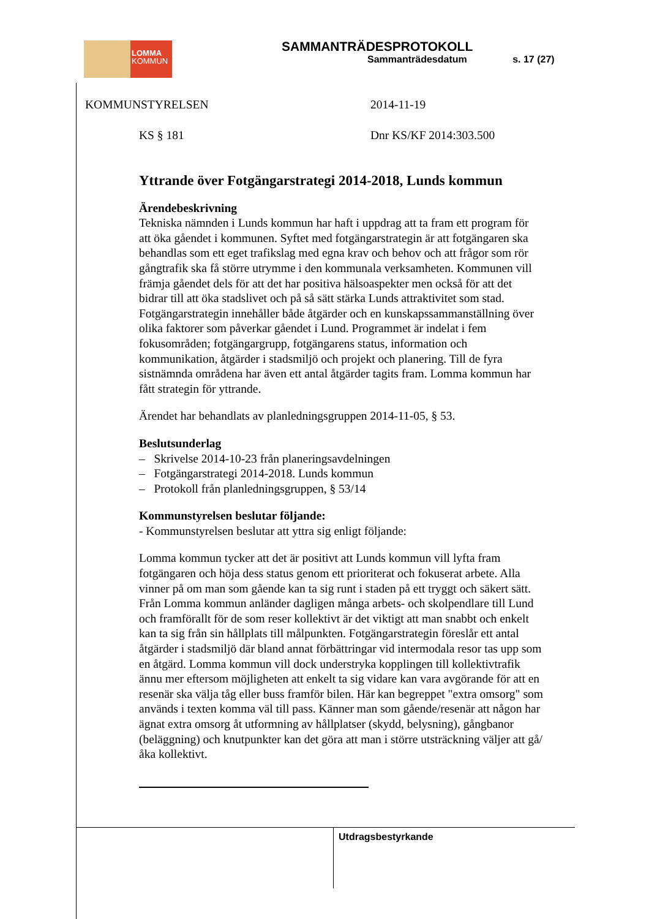LOMMA
KOMMUN
SAMMANTRÄDESPROTOKOLL
Sammanträdesdatum s. 17 (27)
KOMMUNSTYRELSEN 2014-11-19
KS § 181 Dnr KS/KF 2014:303.500
Yttrande över Fotgängarstrategi 2014-2018, Lunds kommun
Ärendebeskrivning
Tekniska nämnden i Lunds kommun har haft i uppdrag att ta fram ett program för att öka gåendet i kommunen. Syftet med fotgängarstrategin är att fotgängaren ska behandlas som ett eget trafikslag med egna krav och behov och att frågor som rör gångtrafik ska få större utrymme i den kommunala verksamheten. Kommunen vill främja gåendet dels för att det har positiva hälsoaspekter men också för att det bidrar till att öka stadslivet och på så sätt stärka Lunds attraktivitet som stad. Fotgängarstrategin innehåller både åtgärder och en kunskapssammanställning över olika faktorer som påverkar gåendet i Lund. Programmet är indelat i fem fokusområden; fotgängargrupp, fotgängarens status, information och kommunikation, åtgärder i stadsmiljö och projekt och planering. Till de fyra sistnämnda områdena har även ett antal åtgärder tagits fram. Lomma kommun har fått strategin för yttrande.
Ärendet har behandlats av planledningsgruppen 2014-11-05, § 53.
Beslutsunderlag
– Skrivelse 2014-10-23 från planeringsavdelningen
– Fotgängarstrategi 2014-2018. Lunds kommun
– Protokoll från planledningsgruppen, § 53/14
Kommunstyrelsen beslutar följande:
- Kommunstyrelsen beslutar att yttra sig enligt följande:
Lomma kommun tycker att det är positivt att Lunds kommun vill lyfta fram fotgängaren och höja dess status genom ett prioriterat och fokuserat arbete. Alla vinner på om man som gående kan ta sig runt i staden på ett tryggt och säkert sätt. Från Lomma kommun anländer dagligen många arbets- och skolpendlare till Lund och framförallt för de som reser kollektivt är det viktigt att man snabbt och enkelt kan ta sig från sin hållplats till målpunkten. Fotgängarstrategin föreslår ett antal åtgärder i stadsmiljö där bland annat förbättringar vid intermodala resor tas upp som en åtgärd. Lomma kommun vill dock understryka kopplingen till kollektivtrafik ännu mer eftersom möjligheten att enkelt ta sig vidare kan vara avgörande för att en resenär ska välja tåg eller buss framför bilen. Här kan begreppet "extra omsorg" som används i texten komma väl till pass. Känner man som gående/resenär att någon har ägnat extra omsorg åt utformning av hållplatser (skydd, belysning), gångbanor (beläggning) och knutpunkter kan det göra att man i större utsträckning väljer att gå/åka kollektivt.
Utdragsbestyrkande